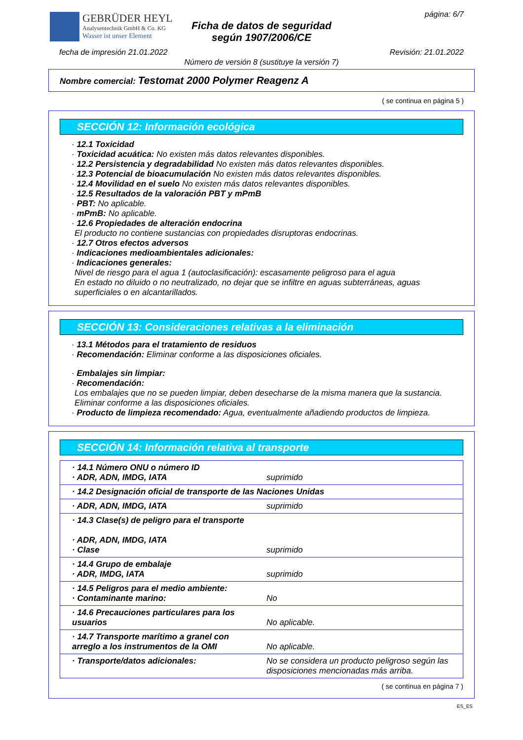GEBRÜDER HEYL
Analysentechnik GmbH & Co. KG
Wasser ist unser Element
Ficha de datos de seguridad
según 1907/2006/CE
página: 6/7
fecha de impresión 21.01.2022 Revisión: 21.01.2022
Número de versión 8 (sustituye la versión 7)
Nombre comercial: Testomat 2000 Polymer Reagenz A
( se continua en página 5 )
SECCIÓN 12: Información ecológica
· 12.1 Toxicidad
· Toxicidad acuática: No existen más datos relevantes disponibles.
· 12.2 Persistencia y degradabilidad No existen más datos relevantes disponibles.
· 12.3 Potencial de bioacumulación No existen más datos relevantes disponibles.
· 12.4 Movilidad en el suelo No existen más datos relevantes disponibles.
· 12.5 Resultados de la valoración PBT y mPmB
· PBT: No aplicable.
· mPmB: No aplicable.
· 12.6 Propiedades de alteración endocrina
El producto no contiene sustancias con propiedades disruptoras endocrinas.
· 12.7 Otros efectos adversos
· Indicaciones medioambientales adicionales:
· Indicaciones generales:
Nivel de riesgo para el agua 1 (autoclasificación): escasamente peligroso para el agua
En estado no diluido o no neutralizado, no dejar que se infiltre en aguas subterráneas, aguas superficiales o en alcantarillados.
SECCIÓN 13: Consideraciones relativas a la eliminación
· 13.1 Métodos para el tratamiento de residuos
· Recomendación: Eliminar conforme a las disposiciones oficiales.
· Embalajes sin limpiar:
· Recomendación:
Los embalajes que no se pueden limpiar, deben desecharse de la misma manera que la sustancia. Eliminar conforme a las disposiciones oficiales.
· Producto de limpieza recomendado: Agua, eventualmente añadiendo productos de limpieza.
SECCIÓN 14: Información relativa al transporte
| · 14.1 Número ONU o número ID · ADR, ADN, IMDG, IATA | suprimido |
| · 14.2 Designación oficial de transporte de las Naciones Unidas | |
| · ADR, ADN, IMDG, IATA | suprimido |
| · 14.3 Clase(s) de peligro para el transporte · ADR, ADN, IMDG, IATA · Clase | suprimido |
| · 14.4 Grupo de embalaje · ADR, IMDG, IATA | suprimido |
| · 14.5 Peligros para el medio ambiente: · Contaminante marino: | No |
| · 14.6 Precauciones particulares para los usuarios | No aplicable. |
| · 14.7 Transporte marítimo a granel con arreglo a los instrumentos de la OMI | No aplicable. |
| · Transporte/datos adicionales: | No se considera un producto peligroso según las disposiciones mencionadas más arriba. |
( se continua en página 7 )
ES_ES